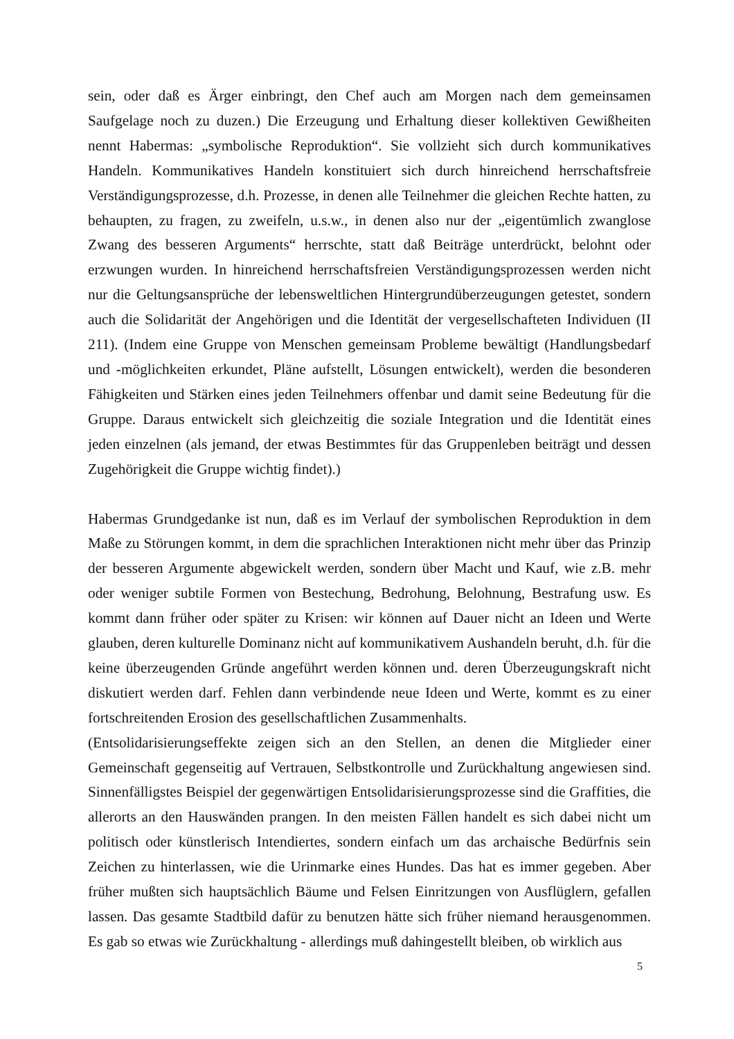sein, oder daß es Ärger einbringt, den Chef auch am Morgen nach dem gemeinsamen Saufgelage noch zu duzen.) Die Erzeugung und Erhaltung dieser kollektiven Gewißheiten nennt Habermas: „symbolische Reproduktion“. Sie vollzieht sich durch kommunikatives Handeln. Kommunikatives Handeln konstituiert sich durch hinreichend herrschaftsfreie Verständigungsprozesse, d.h. Prozesse, in denen alle Teilnehmer die gleichen Rechte hatten, zu behaupten, zu fragen, zu zweifeln, u.s.w., in denen also nur der „eigentümlich zwanglose Zwang des besseren Arguments“ herrschte, statt daß Beiträge unterdrückt, belohnt oder erzwungen wurden. In hinreichend herrschaftsfreien Verständigungsprozessen werden nicht nur die Geltungsansprüche der lebensweltlichen Hintergrundüberzeugungen getestet, sondern auch die Solidarität der Angehörigen und die Identität der vergesellschafteten Individuen (II 211). (Indem eine Gruppe von Menschen gemeinsam Probleme bewältigt (Handlungsbedarf und -möglichkeiten erkundet, Pläne aufstellt, Lösungen entwickelt), werden die besonderen Fähigkeiten und Stärken eines jeden Teilnehmers offenbar und damit seine Bedeutung für die Gruppe. Daraus entwickelt sich gleichzeitig die soziale Integration und die Identität eines jeden einzelnen (als jemand, der etwas Bestimmtes für das Gruppenleben beiträgt und dessen Zugehörigkeit die Gruppe wichtig findet).)
Habermas Grundgedanke ist nun, daß es im Verlauf der symbolischen Reproduktion in dem Maße zu Störungen kommt, in dem die sprachlichen Interaktionen nicht mehr über das Prinzip der besseren Argumente abgewickelt werden, sondern über Macht und Kauf, wie z.B. mehr oder weniger subtile Formen von Bestechung, Bedrohung, Belohnung, Bestrafung usw. Es kommt dann früher oder später zu Krisen: wir können auf Dauer nicht an Ideen und Werte glauben, deren kulturelle Dominanz nicht auf kommunikativem Aushandeln beruht, d.h. für die keine überzeugenden Gründe angeführt werden können und. deren Überzeugungskraft nicht diskutiert werden darf. Fehlen dann verbindende neue Ideen und Werte, kommt es zu einer fortschreitenden Erosion des gesellschaftlichen Zusammenhalts.
(Entsolidarisierungseffekte zeigen sich an den Stellen, an denen die Mitglieder einer Gemeinschaft gegenseitig auf Vertrauen, Selbstkontrolle und Zurückhaltung angewiesen sind. Sinnenfälligstes Beispiel der gegenwärtigen Entsolidarisierungsprozesse sind die Graffities, die allerorts an den Hauswänden prangen. In den meisten Fällen handelt es sich dabei nicht um politisch oder künstlerisch Intendiertes, sondern einfach um das archaische Bedürfnis sein Zeichen zu hinterlassen, wie die Urinmarke eines Hundes. Das hat es immer gegeben. Aber früher mußten sich hauptsächlich Bäume und Felsen Einritzungen von Ausflüglern, gefallen lassen. Das gesamte Stadtbild dafür zu benutzen hätte sich früher niemand herausgenommen. Es gab so etwas wie Zurückhaltung - allerdings muß dahingestellt bleiben, ob wirklich aus
5